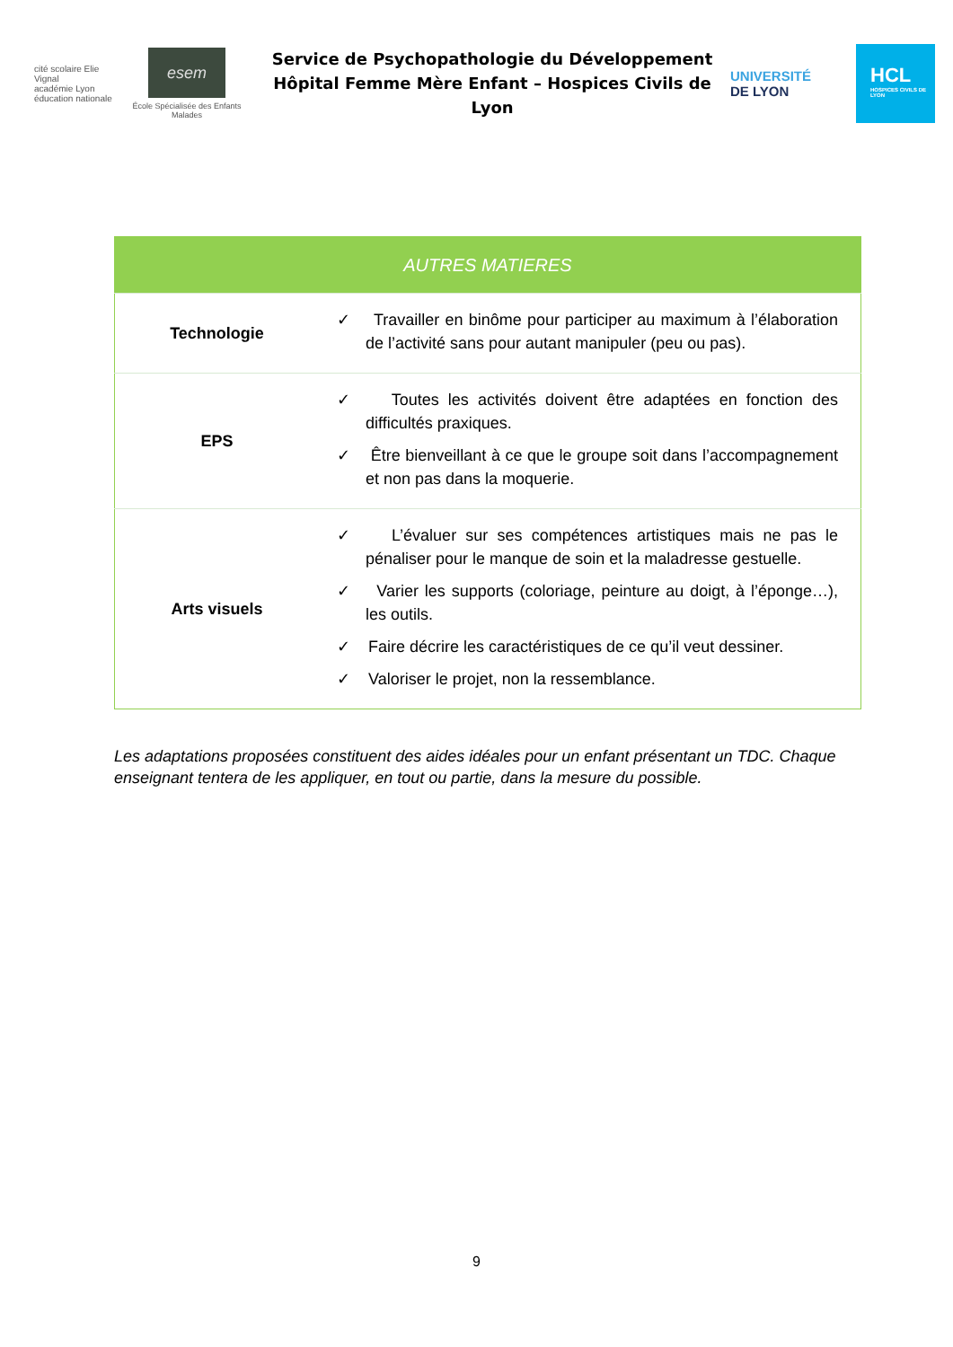cité scolaire Elie Vignal
académie Lyon
éducation nationale
esem
École Spécialisée des Enfants Malades
Service de Psychopathologie du Développement
Hôpital Femme Mère Enfant – Hospices Civils de Lyon
UNIVERSITÉ
DE LYON
HCL
HOSPICES CIVILS DE LYON
| AUTRES MATIERES | |
| --- | --- |
| Technologie | ✓ Travailler en binôme pour participer au maximum à l’élaboration de l’activité sans pour autant manipuler (peu ou pas). |
| EPS | ✓ Toutes les activités doivent être adaptées en fonction des difficultés praxiques. ✓ Être bienveillant à ce que le groupe soit dans l’accompagnement et non pas dans la moquerie. |
| Arts visuels | ✓ L’évaluer sur ses compétences artistiques mais ne pas le pénaliser pour le manque de soin et la maladresse gestuelle. ✓ Varier les supports (coloriage, peinture au doigt, à l’éponge…), les outils. ✓ Faire décrire les caractéristiques de ce qu’il veut dessiner. ✓ Valoriser le projet, non la ressemblance. |
Les adaptations proposées constituent des aides idéales pour un enfant présentant un TDC. Chaque enseignant tentera de les appliquer, en tout ou partie, dans la mesure du possible.
9